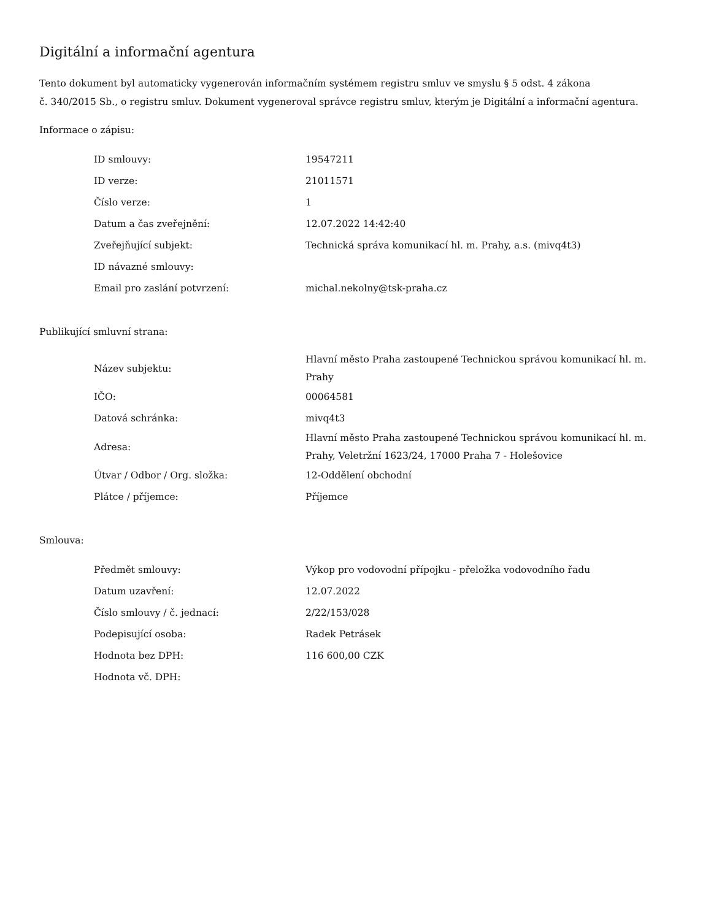Digitální a informační agentura
Tento dokument byl automaticky vygenerován informačním systémem registru smluv ve smyslu § 5 odst. 4 zákona
č. 340/2015 Sb., o registru smluv. Dokument vygeneroval správce registru smluv, kterým je Digitální a informační agentura.
Informace o zápisu:
| ID smlouvy: | 19547211 |
| ID verze: | 21011571 |
| Číslo verze: | 1 |
| Datum a čas zveřejnění: | 12.07.2022 14:42:40 |
| Zveřejňující subjekt: | Technická správa komunikací hl. m. Prahy, a.s. (mivq4t3) |
| ID návazné smlouvy: | |
| Email pro zaslání potvrzení: | michal.nekolny@tsk-praha.cz |
Publikující smluvní strana:
| Název subjektu: | Hlavní město Praha zastoupené Technickou správou komunikací hl. m. Prahy |
| IČO: | 00064581 |
| Datová schránka: | mivq4t3 |
| Adresa: | Hlavní město Praha zastoupené Technickou správou komunikací hl. m. Prahy, Veletržní 1623/24, 17000 Praha 7 - Holešovice |
| Útvar / Odbor / Org. složka: | 12-Oddělení obchodní |
| Plátce / příjemce: | Příjemce |
Smlouva:
| Předmět smlouvy: | Výkop pro vodovodní přípojku - přeložka vodovodního řadu |
| Datum uzavření: | 12.07.2022 |
| Číslo smlouvy / č. jednací: | 2/22/153/028 |
| Podepisující osoba: | Radek Petrásek |
| Hodnota bez DPH: | 116 600,00 CZK |
| Hodnota vč. DPH: | |